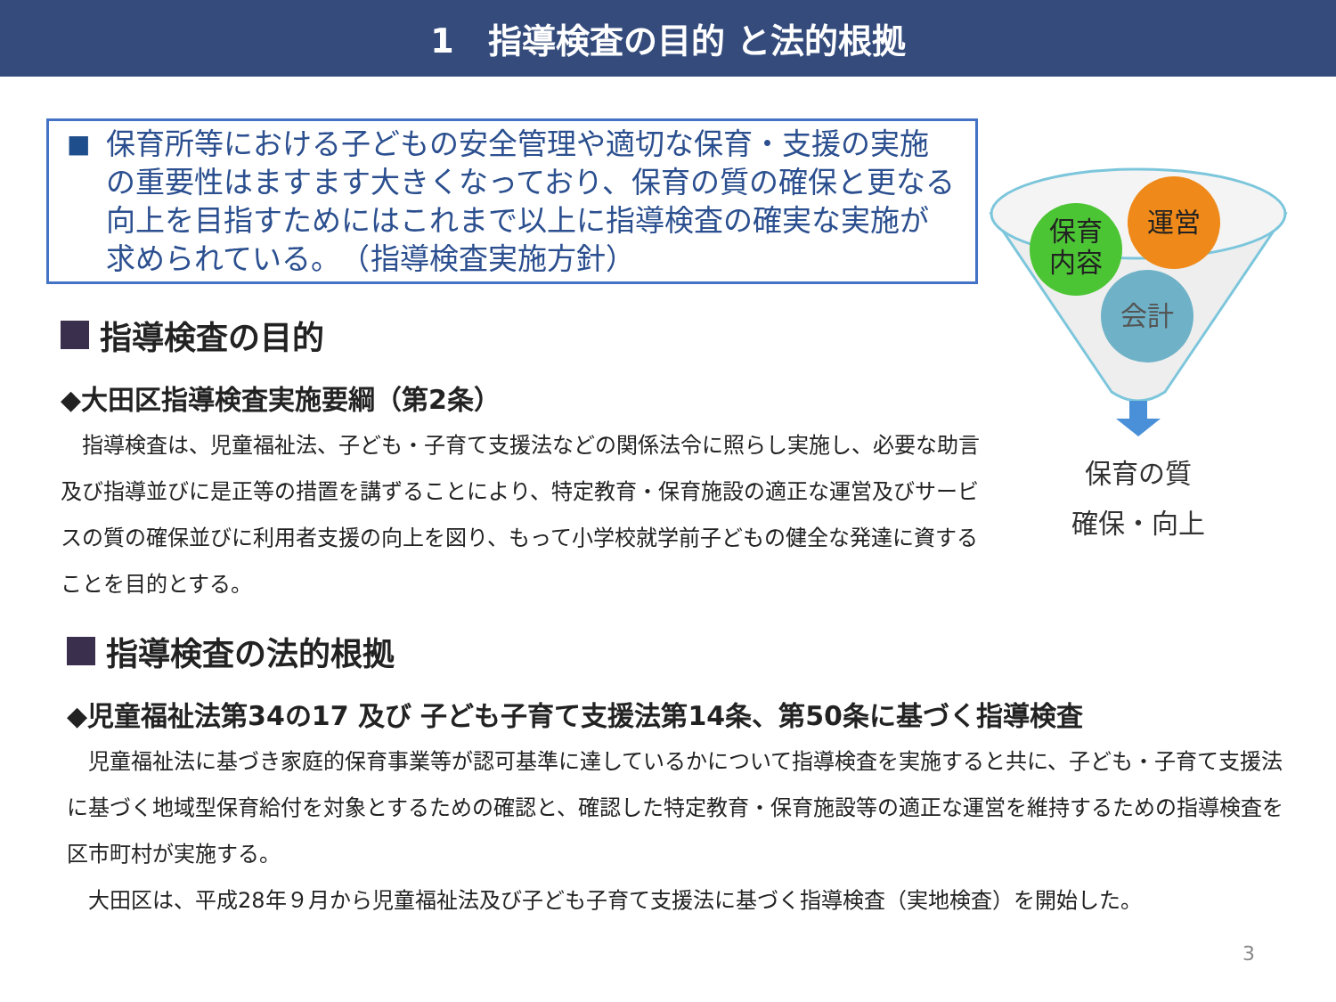1　指導検査の目的 と法的根拠
■
保育所等における子どもの安全管理や適切な保育・支援の実施の重要性はますます大きくなっており、保育の質の確保と更なる向上を目指すためにはこれまで以上に指導検査の確実な実施が求められている。　（指導検査実施方針）
保育
内容
運営
会計
保育の質
確保・向上
指導検査の目的
◆大田区指導検査実施要綱（第2条）
　指導検査は、児童福祉法、子ども・子育て支援法などの関係法令に照らし実施し、必要な助言及び指導並びに是正等の措置を講ずることにより、特定教育・保育施設の適正な運営及びサービスの質の確保並びに利用者支援の向上を図り、もって小学校就学前子どもの健全な発達に資することを目的とする。
指導検査の法的根拠
◆児童福祉法第34の17 及び 子ども子育て支援法第14条、第50条に基づく指導検査
　児童福祉法に基づき家庭的保育事業等が認可基準に達しているかについて指導検査を実施すると共に、子ども・子育て支援法に基づく地域型保育給付を対象とするための確認と、確認した特定教育・保育施設等の適正な運営を維持するための指導検査を区市町村が実施する。
　大田区は、平成28年９月から児童福祉法及び子ども子育て支援法に基づく指導検査（実地検査）を開始した。
3